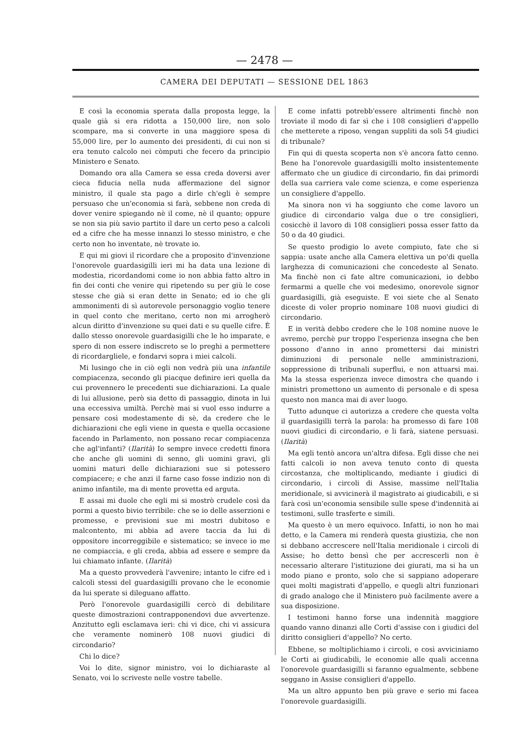— 2478 —
CAMERA DEI DEPUTATI — SESSIONE DEL 1863
E così la economia sperata dalla proposta legge, la quale già si era ridotta a 150,000 lire, non solo scompare, ma si converte in una maggiore spesa di 55,000 lire, per lo aumento dei presidenti, di cui non si era tenuto calcolo nei còmputi che fecero da principio Ministero e Senato.
Domando ora alla Camera se essa creda doversi aver cieca fiducia nella nuda affermazione del signor ministro, il quale sta pago a dirle ch'egli è sempre persuaso che un'economia si farà, sebbene non creda di dover venire spiegando nè il come, nè il quanto; oppure se non sia più savio partito il dare un certo peso a calcoli ed a cifre che ha messe innanzi lo stesso ministro, e che certo non ho inventate, nè trovate io.
E qui mi giovi il ricordare che a proposito d'invenzione l'onorevole guardasigilli ieri mi ha data una lezione di modestia, ricordandomi come io non abbia fatto altro in fin dei conti che venire qui ripetendo su per giù le cose stesse che già si eran dette in Senato; ed io che gli ammonimenti di sì autorevole personaggio voglio tenere in quel conto che meritano, certo non mi arrogherò alcun diritto d'invenzione su quei dati e su quelle cifre. È dallo stesso onorevole guardasigilli che le ho imparate, e spero di non essere indiscreto se lo preghi a permettere di ricordargliele, e fondarvi sopra i miei calcoli.
Mi lusingo che in ciò egli non vedrà più una infantile compiacenza, secondo gli piacque definire ieri quella da cui provennero le precedenti sue dichiarazioni. La quale di lui allusione, però sia detto di passaggio, dinota in lui una eccessiva umiltà. Perchè mai si vuol esso indurre a pensare così modestamente di sè, da credere che le dichiarazioni che egli viene in questa e quella occasione facendo in Parlamento, non possano recar compiacenza che agl'infanti? (Ilarità) Io sempre invece credetti finora che anche gli uomini di senno, gli uomini gravi, gli uomini maturi delle dichiarazioni sue si potessero compiacere; e che anzi il farne caso fosse indizio non di animo infantile, ma di mente provetta ed arguta.
E assai mi duole che egli mi si mostrò crudele così da pormi a questo bivio terribile: che se io delle asserzioni e promesse, e previsioni sue mi mostri dubitoso e malcontento, mi abbia ad avere taccia da lui di oppositore incorreggibile e sistematico; se invece io me ne compiaccia, e gli creda, abbia ad essere e sempre da lui chiamato infante. (Ilarità)
Ma a questo provvederà l'avvenire; intanto le cifre ed i calcoli stessi del guardasigilli provano che le economie da lui sperate si dileguano affatto.
Però l'onorevole guardasigilli cercò di debilitare queste dimostrazioni contrapponendovi due avvertenze. Anzitutto egli esclamava ieri: chi vi dice, chi vi assicura che veramente nominerò 108 nuovi giudici di circondario?
Chi lo dice?
Voi lo dite, signor ministro, voi lo dichiaraste al Senato, voi lo scriveste nelle vostre tabelle.
E come infatti potrebb'essere altrimenti finchè non troviate il modo di far sì che i 108 consiglieri d'appello che metterete a riposo, vengan suppliti da soli 54 giudici di tribunale?
Fin qui di questa scoperta non s'è ancora fatto cenno. Bene ha l'onorevole guardasigilli molto insistentemente affermato che un giudice di circondario, fin dai primordi della sua carriera vale come scienza, e come esperienza un consigliere d'appello.
Ma sinora non vi ha soggiunto che come lavoro un giudice di circondario valga due o tre consiglieri, cosicchè il lavoro di 108 consiglieri possa esser fatto da 50 o da 40 giudici.
Se questo prodigio lo avete compiuto, fate che si sappia: usate anche alla Camera elettiva un po'di quella larghezza di comunicazioni che concedeste al Senato. Ma finchè non ci fate altre comunicazioni, io debbo fermarmi a quelle che voi medesimo, onorevole signor guardasigilli, già eseguiste. E voi siete che al Senato diceste di voler proprio nominare 108 nuovi giudici di circondario.
E in verità debbo credere che le 108 nomine nuove le avremo, perchè pur troppo l'esperienza insegna che ben possono d'anno in anno promettersi dai ministri diminuzioni di personale nelle amministrazioni, soppressione di tribunali superflui, e non attuarsi mai. Ma la stessa esperienza invece dimostra che quando i ministri promettono un aumento di personale e di spesa questo non manca mai di aver luogo.
Tutto adunque ci autorizza a credere che questa volta il guardasigilli terrà la parola: ha promesso di fare 108 nuovi giudici di circondario, e li farà, siatene persuasi. (Ilarità)
Ma egli tentò ancora un'altra difesa. Egli disse che nei fatti calcoli io non aveva tenuto conto di questa circostanza, che moltiplicando, mediante i giudici di circondario, i circoli di Assise, massime nell'Italia meridionale, si avvicinerà il magistrato ai giudicabili, e si farà così un'economia sensibile sulle spese d'indennità ai testimoni, sulle trasferte e simili.
Ma questo è un mero equivoco. Infatti, io non ho mai detto, e la Camera mi renderà questa giustizia, che non si debbano accrescere nell'Italia meridionale i circoli di Assise; ho detto bensì che per accrescerli non è necessario alterare l'istituzione dei giurati, ma si ha un modo piano e pronto, solo che si sappiano adoperare quei molti magistrati d'appello, e quegli altri funzionari di grado analogo che il Ministero può facilmente avere a sua disposizione.
I testimoni hanno forse una indennità maggiore quando vanno dinanzi alle Corti d'assise con i giudici del diritto consiglieri d'appello? No certo.
Ebbene, se moltiplichiamo i circoli, e così avviciniamo le Corti ai giudicabili, le economie alle quali accenna l'onorevole guardasigilli si faranno egualmente, sebbene seggano in Assise consiglieri d'appello.
Ma un altro appunto ben più grave e serio mi facea l'onorevole guardasigilli.